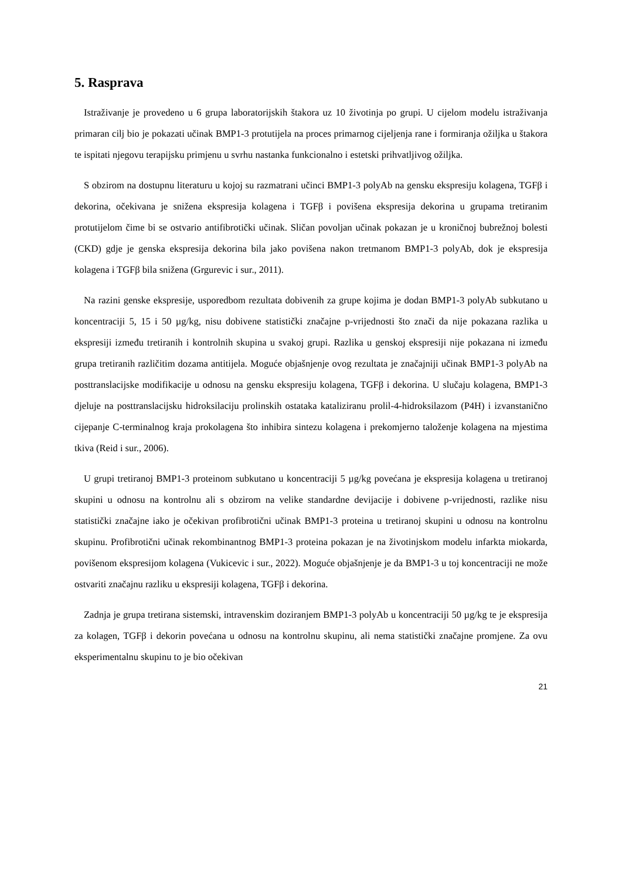5. Rasprava
Istraživanje je provedeno u 6 grupa laboratorijskih štakora uz 10 životinja po grupi. U cijelom modelu istraživanja primaran cilj bio je pokazati učinak BMP1-3 protutijela na proces primarnog cijeljenja rane i formiranja ožiljka u štakora te ispitati njegovu terapijsku primjenu u svrhu nastanka funkcionalno i estetski prihvatljivog ožiljka.
S obzirom na dostupnu literaturu u kojoj su razmatrani učinci BMP1-3 polyAb na gensku ekspresiju kolagena, TGFβ i dekorina, očekivana je snižena ekspresija kolagena i TGFβ i povišena ekspresija dekorina u grupama tretiranim protutijelom čime bi se ostvario antifibrotički učinak. Sličan povoljan učinak pokazan je u kroničnoj bubrežnoj bolesti (CKD) gdje je genska ekspresija dekorina bila jako povišena nakon tretmanom BMP1-3 polyAb, dok je ekspresija kolagena i TGFβ bila snižena (Grgurevic i sur., 2011).
Na razini genske ekspresije, usporedbom rezultata dobivenih za grupe kojima je dodan BMP1-3 polyAb subkutano u koncentraciji 5, 15 i 50 µg/kg, nisu dobivene statistički značajne p-vrijednosti što znači da nije pokazana razlika u ekspresiji između tretiranih i kontrolnih skupina u svakoj grupi. Razlika u genskoj ekspresiji nije pokazana ni između grupa tretiranih različitim dozama antitijela. Moguće objašnjenje ovog rezultata je značajniji učinak BMP1-3 polyAb na posttranslacijske modifikacije u odnosu na gensku ekspresiju kolagena, TGFβ i dekorina. U slučaju kolagena, BMP1-3 djeluje na posttranslacijsku hidroksilaciju prolinskih ostataka kataliziranu prolil-4-hidroksilazom (P4H) i izvanstanično cijepanje C-terminalnog kraja prokolagena što inhibira sintezu kolagena i prekomjerno taloženje kolagena na mjestima tkiva (Reid i sur., 2006).
U grupi tretiranoj BMP1-3 proteinom subkutano u koncentraciji 5 µg/kg povećana je ekspresija kolagena u tretiranoj skupini u odnosu na kontrolnu ali s obzirom na velike standardne devijacije i dobivene p-vrijednosti, razlike nisu statistički značajne iako je očekivan profibrotični učinak BMP1-3 proteina u tretiranoj skupini u odnosu na kontrolnu skupinu. Profibrotični učinak rekombinantnog BMP1-3 proteina pokazan je na životinjskom modelu infarkta miokarda, povišenom ekspresijom kolagena (Vukicevic i sur., 2022). Moguće objašnjenje je da BMP1-3 u toj koncentraciji ne može ostvariti značajnu razliku u ekspresiji kolagena, TGFβ i dekorina.
Zadnja je grupa tretirana sistemski, intravenskim doziranjem BMP1-3 polyAb u koncentraciji 50 µg/kg te je ekspresija za kolagen, TGFβ i dekorin povećana u odnosu na kontrolnu skupinu, ali nema statistički značajne promjene. Za ovu eksperimentalnu skupinu to je bio očekivan
21